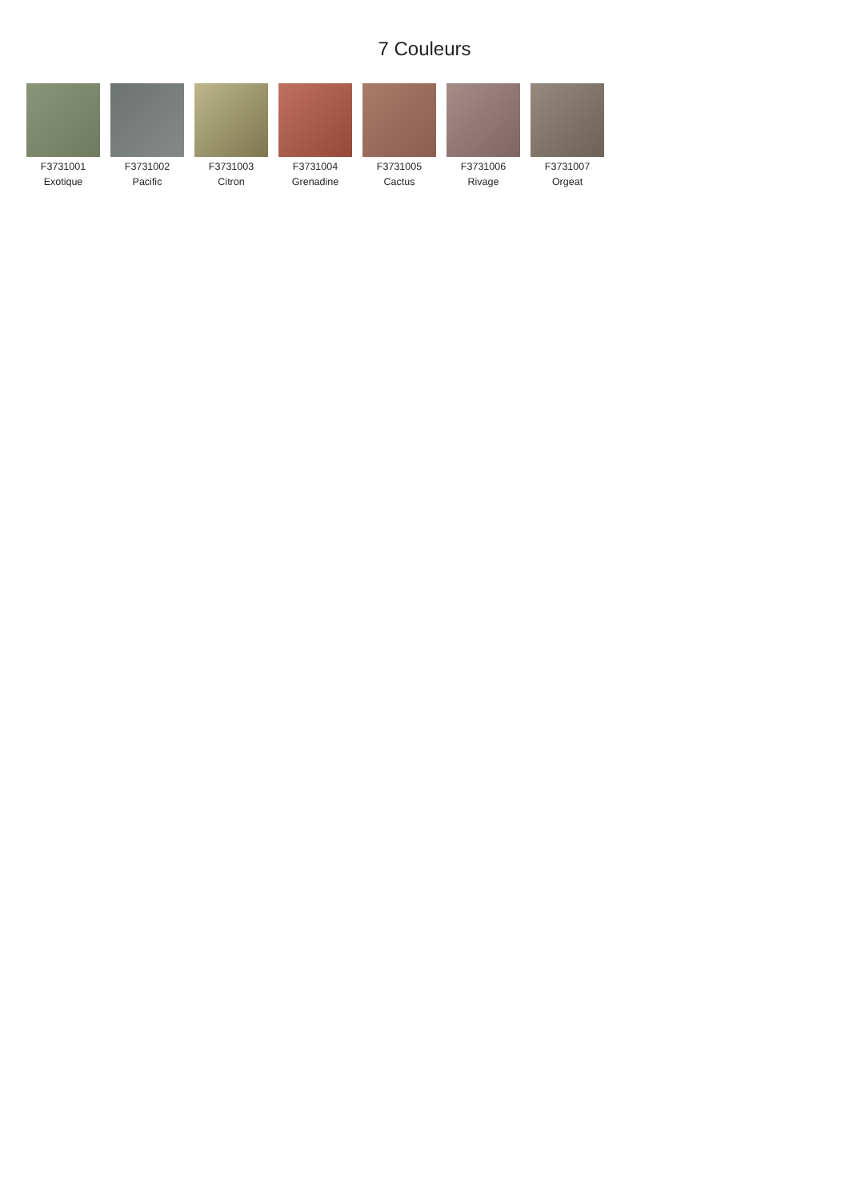7 Couleurs
F3731001
Exotique
F3731002
Pacific
F3731003
Citron
F3731004
Grenadine
F3731005
Cactus
F3731006
Rivage
F3731007
Orgeat